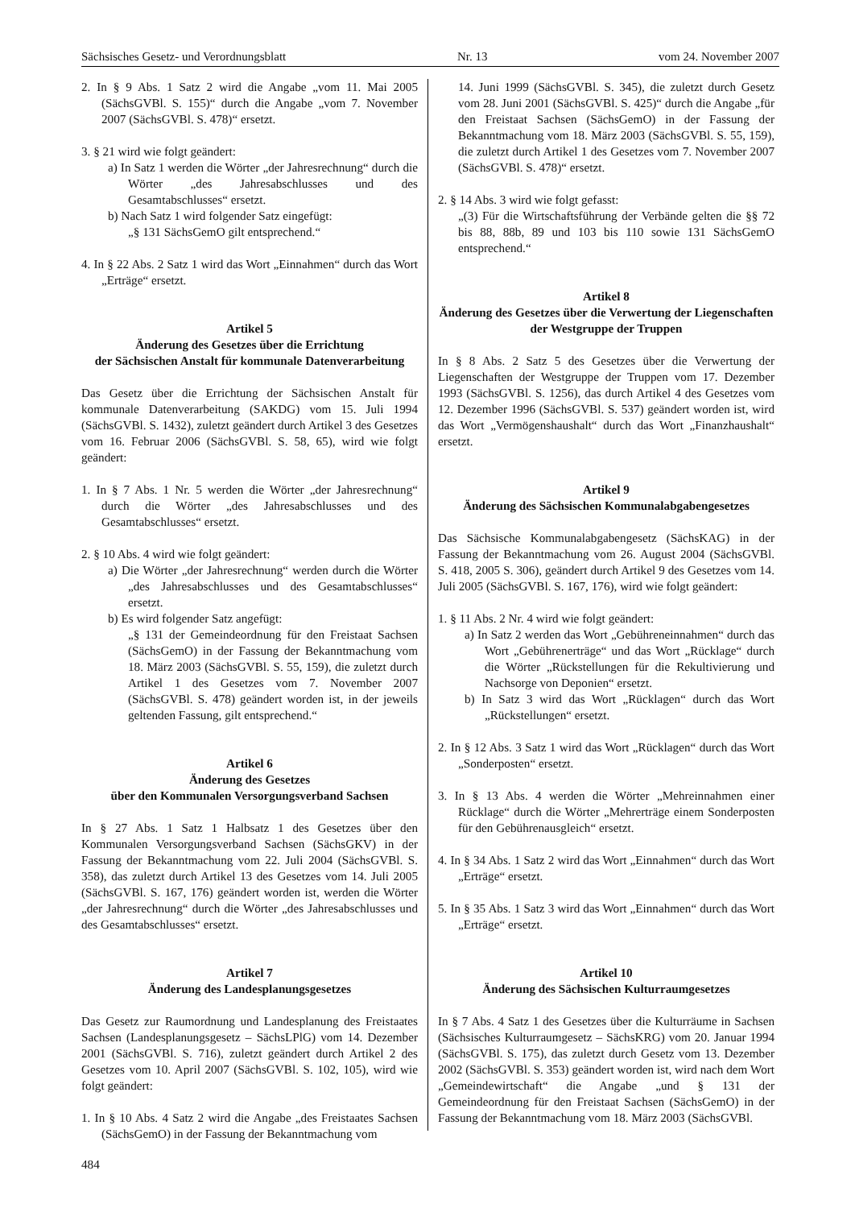Sächsisches Gesetz- und Verordnungsblatt Nr. 13 vom 24. November 2007
2. In § 9 Abs. 1 Satz 2 wird die Angabe „vom 11. Mai 2005 (SächsGVBl. S. 155)“ durch die Angabe „vom 7. November 2007 (SächsGVBl. S. 478)“ ersetzt.
3. § 21 wird wie folgt geändert:
a) In Satz 1 werden die Wörter „der Jahresrechnung“ durch die Wörter „des Jahresabschlusses und des Gesamtabschlusses“ ersetzt.
b) Nach Satz 1 wird folgender Satz eingefügt:
„§ 131 SächsGemO gilt entsprechend.“
4. In § 22 Abs. 2 Satz 1 wird das Wort „Einnahmen“ durch das Wort „Erträge“ ersetzt.
Artikel 5
Änderung des Gesetzes über die Errichtung
der Sächsischen Anstalt für kommunale Datenverarbeitung
Das Gesetz über die Errichtung der Sächsischen Anstalt für kommunale Datenverarbeitung (SAKDG) vom 15. Juli 1994 (SächsGVBl. S. 1432), zuletzt geändert durch Artikel 3 des Gesetzes vom 16. Februar 2006 (SächsGVBl. S. 58, 65), wird wie folgt geändert:
1. In § 7 Abs. 1 Nr. 5 werden die Wörter „der Jahresrechnung“ durch die Wörter „des Jahresabschlusses und des Gesamtabschlusses“ ersetzt.
2. § 10 Abs. 4 wird wie folgt geändert:
a) Die Wörter „der Jahresrechnung“ werden durch die Wörter „des Jahresabschlusses und des Gesamtabschlusses“ ersetzt.
b) Es wird folgender Satz angefügt:
„§ 131 der Gemeindeordnung für den Freistaat Sachsen (SächsGemO) in der Fassung der Bekanntmachung vom 18. März 2003 (SächsGVBl. S. 55, 159), die zuletzt durch Artikel 1 des Gesetzes vom 7. November 2007 (SächsGVBl. S. 478) geändert worden ist, in der jeweils geltenden Fassung, gilt entsprechend.“
Artikel 6
Änderung des Gesetzes
über den Kommunalen Versorgungsverband Sachsen
In § 27 Abs. 1 Satz 1 Halbsatz 1 des Gesetzes über den Kommunalen Versorgungsverband Sachsen (SächsGKV) in der Fassung der Bekanntmachung vom 22. Juli 2004 (SächsGVBl. S. 358), das zuletzt durch Artikel 13 des Gesetzes vom 14. Juli 2005 (SächsGVBl. S. 167, 176) geändert worden ist, werden die Wörter „der Jahresrechnung“ durch die Wörter „des Jahresabschlusses und des Gesamtabschlusses“ ersetzt.
Artikel 7
Änderung des Landesplanungsgesetzes
Das Gesetz zur Raumordnung und Landesplanung des Freistaates Sachsen (Landesplanungsgesetz – SächsLPlG) vom 14. Dezember 2001 (SächsGVBl. S. 716), zuletzt geändert durch Artikel 2 des Gesetzes vom 10. April 2007 (SächsGVBl. S. 102, 105), wird wie folgt geändert:
1. In § 10 Abs. 4 Satz 2 wird die Angabe „des Freistaates Sachsen (SächsGemO) in der Fassung der Bekanntmachung vom
14. Juni 1999 (SächsGVBl. S. 345), die zuletzt durch Gesetz vom 28. Juni 2001 (SächsGVBl. S. 425)“ durch die Angabe „für den Freistaat Sachsen (SächsGemO) in der Fassung der Bekanntmachung vom 18. März 2003 (SächsGVBl. S. 55, 159), die zuletzt durch Artikel 1 des Gesetzes vom 7. November 2007 (SächsGVBl. S. 478)“ ersetzt.
2. § 14 Abs. 3 wird wie folgt gefasst:
„(3) Für die Wirtschaftsführung der Verbände gelten die §§ 72 bis 88, 88b, 89 und 103 bis 110 sowie 131 SächsGemO entsprechend.“
Artikel 8
Änderung des Gesetzes über die Verwertung der Liegenschaften der Westgruppe der Truppen
In § 8 Abs. 2 Satz 5 des Gesetzes über die Verwertung der Liegenschaften der Westgruppe der Truppen vom 17. Dezember 1993 (SächsGVBl. S. 1256), das durch Artikel 4 des Gesetzes vom 12. Dezember 1996 (SächsGVBl. S. 537) geändert worden ist, wird das Wort „Vermögenshaushalt“ durch das Wort „Finanzhaushalt“ ersetzt.
Artikel 9
Änderung des Sächsischen Kommunalabgabengesetzes
Das Sächsische Kommunalabgabengesetz (SächsKAG) in der Fassung der Bekanntmachung vom 26. August 2004 (SächsGVBl. S. 418, 2005 S. 306), geändert durch Artikel 9 des Gesetzes vom 14. Juli 2005 (SächsGVBl. S. 167, 176), wird wie folgt geändert:
1. § 11 Abs. 2 Nr. 4 wird wie folgt geändert:
a) In Satz 2 werden das Wort „Gebühreneinnahmen“ durch das Wort „Gebührenerträge“ und das Wort „Rücklage“ durch die Wörter „Rückstellungen für die Rekultivierung und Nachsorge von Deponien“ ersetzt.
b) In Satz 3 wird das Wort „Rücklagen“ durch das Wort „Rückstellungen“ ersetzt.
2. In § 12 Abs. 3 Satz 1 wird das Wort „Rücklagen“ durch das Wort „Sonderposten“ ersetzt.
3. In § 13 Abs. 4 werden die Wörter „Mehreinnahmen einer Rücklage“ durch die Wörter „Mehrerträge einem Sonderposten für den Gebührenausgleich“ ersetzt.
4. In § 34 Abs. 1 Satz 2 wird das Wort „Einnahmen“ durch das Wort „Erträge“ ersetzt.
5. In § 35 Abs. 1 Satz 3 wird das Wort „Einnahmen“ durch das Wort „Erträge“ ersetzt.
Artikel 10
Änderung des Sächsischen Kulturraumgesetzes
In § 7 Abs. 4 Satz 1 des Gesetzes über die Kulturräume in Sachsen (Sächsisches Kulturraumgesetz – SächsKRG) vom 20. Januar 1994 (SächsGVBl. S. 175), das zuletzt durch Gesetz vom 13. Dezember 2002 (SächsGVBl. S. 353) geändert worden ist, wird nach dem Wort „Gemeindewirtschaft“ die Angabe „und § 131 der Gemeindeordnung für den Freistaat Sachsen (SächsGemO) in der Fassung der Bekanntmachung vom 18. März 2003 (SächsGVBl.
484